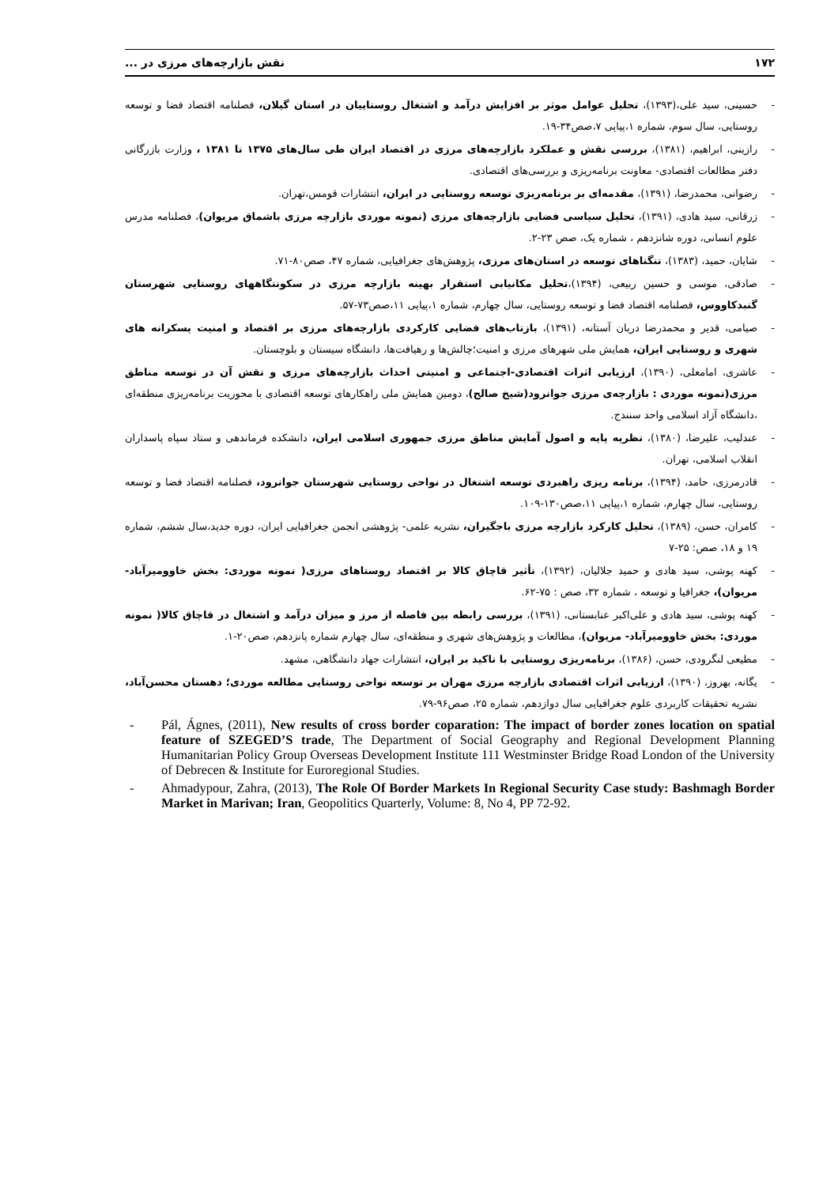۱۷۲ نقش بازارچه‌های مرزی در ...
- حسینی، سید علی،(۱۳۹۳)، تحلیل عوامل موثر بر افزایش درآمد و اشتغال روستاییان در استان گیلان، فصلنامه اقتصاد فضا و توسعه روستایی، سال سوم، شماره ۱،پیاپی ۷،صص۳۴-۱۹.
- رازینی، ابراهیم، (۱۳۸۱)، بررسی نقش و عملکرد بازارچه‌های مرزی در اقتصاد ایران طی سال‌های ۱۳۷۵ تا ۱۳۸۱ ، وزارت بازرگانی دفتر مطالعات اقتصادی- معاونت برنامه‌ریزی و بررسی‌های اقتصادی.
- رضوانی، محمدرضا، (۱۳۹۱)، مقدمه‌ای بر برنامه‌ریزی توسعه روستایی در ایران، انتشارات قومس،تهران.
- زرقانی، سید هادی، (۱۳۹۱)، تحلیل سیاسی فضایی بازارچه‌های مرزی (نمونه موردی بازارچه مرزی باشماق مریوان)، فصلنامه مدرس علوم انسانی، دوره شانزدهم ، شماره یک، صص ۲۳-۲.
- شایان، حمید، (۱۳۸۳)، تنگناهای توسعه در استان‌های مرزی، پژوهش‌های جغرافیایی، شماره ۴۷، صص۸۰-۷۱.
- صادقی، موسی و حسین ربیعی، (۱۳۹۴)،تحلیل مکانیابی استقرار بهینه بازارچه مرزی در سکونتگاههای روستایی شهرستان گنبدکاووس، فصلنامه اقتصاد فضا و توسعه روستایی، سال چهارم، شماره ۱،پیاپی ۱۱،صص۷۳-۵۷.
- صیامی، قدیر و محمدرضا دربان آستانه، (۱۳۹۱)، بازتاب‌های فضایی کارکردی بازارچه‌های مرزی بر اقتصاد و امنیت پسکرانه های شهری و روستایی ایران، همایش ملی شهرهای مرزی و امنیت؛چالش‌ها و رهیافت‌ها، دانشگاه سیستان و بلوچستان.
- عاشری، امامعلی، (۱۳۹۰)، ارزیابی اثرات اقتصادی-اجتماعی و امنیتی احداث بازارچه‌های مرزی و نقش آن در توسعه مناطق مرزی(نمونه موردی : بازارچه‌ی مرزی جوانرود(شیخ صالح)، دومین همایش ملی راهکارهای توسعه اقتصادی با محوریت برنامه‌ریزی منطقه‌ای ،دانشگاه آزاد اسلامی واحد سنندج.
- عندلیب، علیرضا، (۱۳۸۰)، نظریه پایه و اصول آمایش مناطق مرزی جمهوری اسلامی ایران، دانشکده فرماندهی و ستاد سپاه پاسداران انقلاب اسلامی، تهران.
- قادرمرزی، حامد، (۱۳۹۴)، برنامه ریزی راهبردی توسعه اشتغال در نواحی روستایی شهرستان جوانرود، فصلنامه اقتصاد فضا و توسعه روستایی، سال چهارم، شماره ۱،پیاپی ۱۱،صص۱۳۰-۱۰۹.
- کامران، حسن، (۱۳۸۹)، تحلیل کارکرد بازارچه مرزی باجگیران، نشریه علمی- پژوهشی انجمن جغرافیایی ایران، دوره جدید،سال ششم، شماره ۱۹ و ۱۸، صص: ۲۵-۷
- کهنه پوشی، سید هادی و حمید جلالیان، (۱۳۹۲)، تأثیر قاچاق کالا بر اقتصاد روستاهای مرزی( نمونه موردی: بخش خاوومیرآباد- مریوان)، جغرافیا و توسعه ، شماره ۳۲، صص : ۷۵-۶۲.
- کهنه پوشی، سید هادی و علی‌اکبر عنابستانی، (۱۳۹۱)، بررسی رابطه بین فاصله از مرز و میزان درآمد و اشتغال در قاچاق کالا( نمونه موردی: بخش خاوومیرآباد- مریوان)، مطالعات و پژوهش‌های شهری و منطقه‌ای، سال چهارم شماره پانزدهم، صص۲۰-۱.
- مطیعی لنگرودی، حسن، (۱۳۸۶)، برنامه‌ریزی روستایی با تاکید بر ایران، انتشارات جهاد دانشگاهی، مشهد.
- یگانه، بهروز، (۱۳۹۰)، ارزیابی اثرات اقتصادی بازارچه مرزی مهران بر توسعه نواحی روستایی مطالعه موردی؛ دهستان محسن‌آباد، نشریه تحقیقات کاربردی علوم جغرافیایی سال دوازدهم، شماره ۲۵، صص۹۶-۷۹.
- Pál, Ágnes, (2011), New results of cross border coparation: The impact of border zones location on spatial feature of SZEGED’S trade, The Department of Social Geography and Regional Development Planning Humanitarian Policy Group Overseas Development Institute 111 Westminster Bridge Road London of the University of Debrecen & Institute for Euroregional Studies.
- Ahmadypour, Zahra, (2013), The Role Of Border Markets In Regional Security Case study: Bashmagh Border Market in Marivan; Iran, Geopolitics Quarterly, Volume: 8, No 4, PP 72-92.